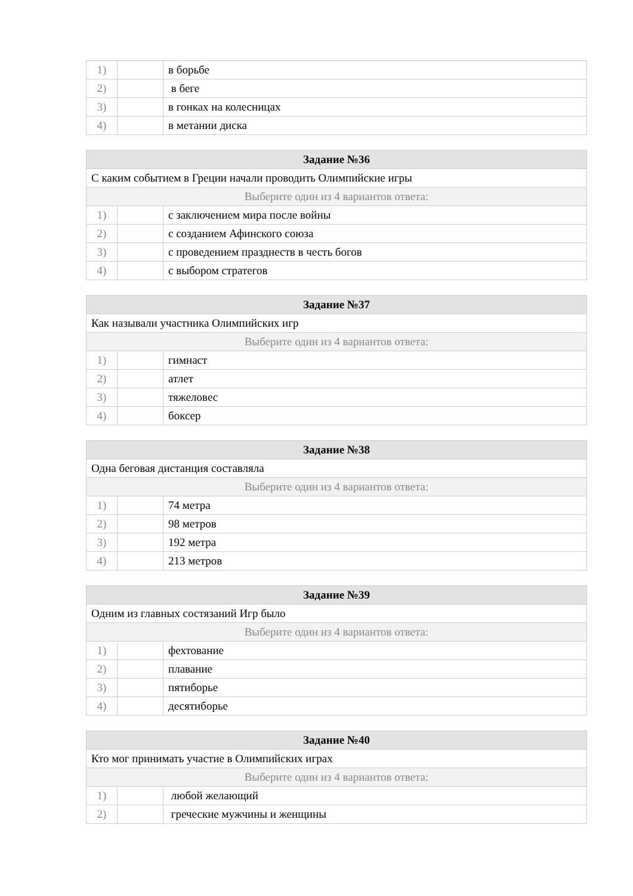| 1) | | в борьбе |
| 2) | | в беге |
| 3) | | в гонках на колесницах |
| 4) | | в метании диска |
| Задание №36 | | |
| --- | --- | --- |
| С каким событием в Греции начали проводить Олимпийские игры | | |
| Выберите один из 4 вариантов ответа: | | |
| 1) | | с заключением мира после войны |
| 2) | | с созданием Афинского союза |
| 3) | | с проведением празднеств в честь богов |
| 4) | | с выбором стратегов |
| Задание №37 | | |
| --- | --- | --- |
| Как называли участника Олимпийских игр | | |
| Выберите один из 4 вариантов ответа: | | |
| 1) | | гимнаст |
| 2) | | атлет |
| 3) | | тяжеловес |
| 4) | | боксер |
| Задание №38 | | |
| --- | --- | --- |
| Одна беговая дистанция составляла | | |
| Выберите один из 4 вариантов ответа: | | |
| 1) | | 74 метра |
| 2) | | 98 метров |
| 3) | | 192 метра |
| 4) | | 213 метров |
| Задание №39 | | |
| --- | --- | --- |
| Одним из главных состязаний Игр было | | |
| Выберите один из 4 вариантов ответа: | | |
| 1) | | фехтование |
| 2) | | плавание |
| 3) | | пятиборье |
| 4) | | десятиборье |
| Задание №40 | | |
| --- | --- | --- |
| Кто мог принимать участие в Олимпийских играх | | |
| Выберите один из 4 вариантов ответа: | | |
| 1) | | любой желающий |
| 2) | | греческие мужчины и женщины |